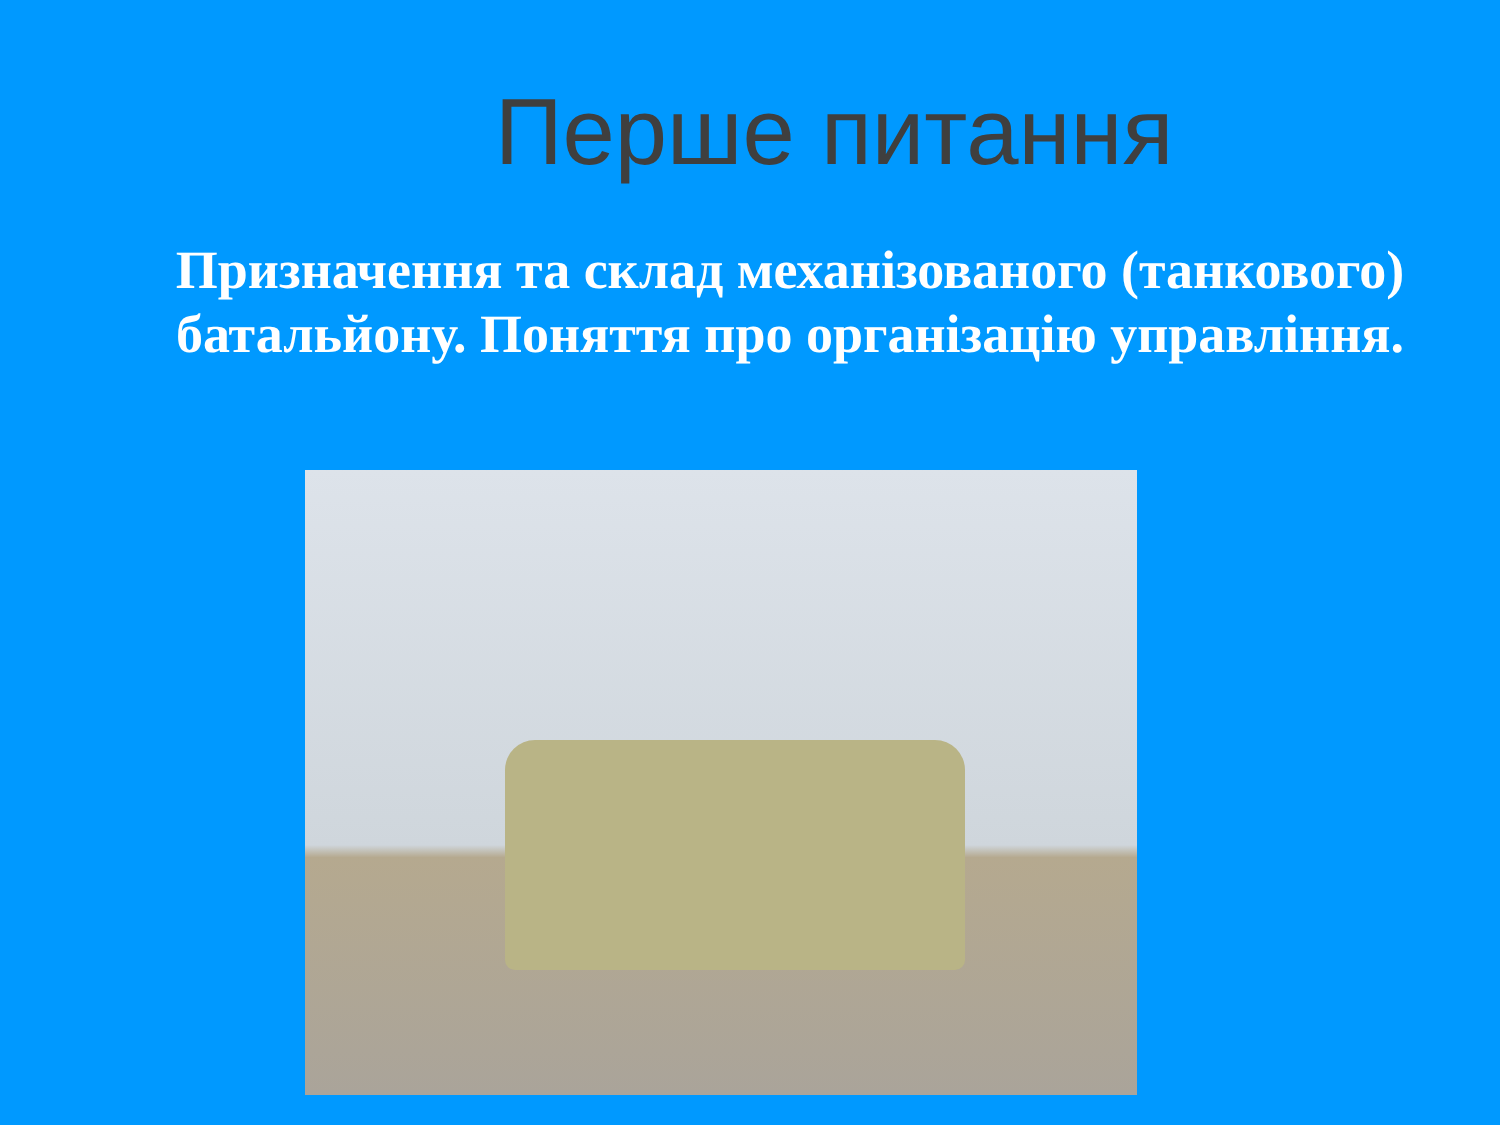Перше питання
Призначення та склад механізованого (танкового) батальйону. Поняття про організацію управління.